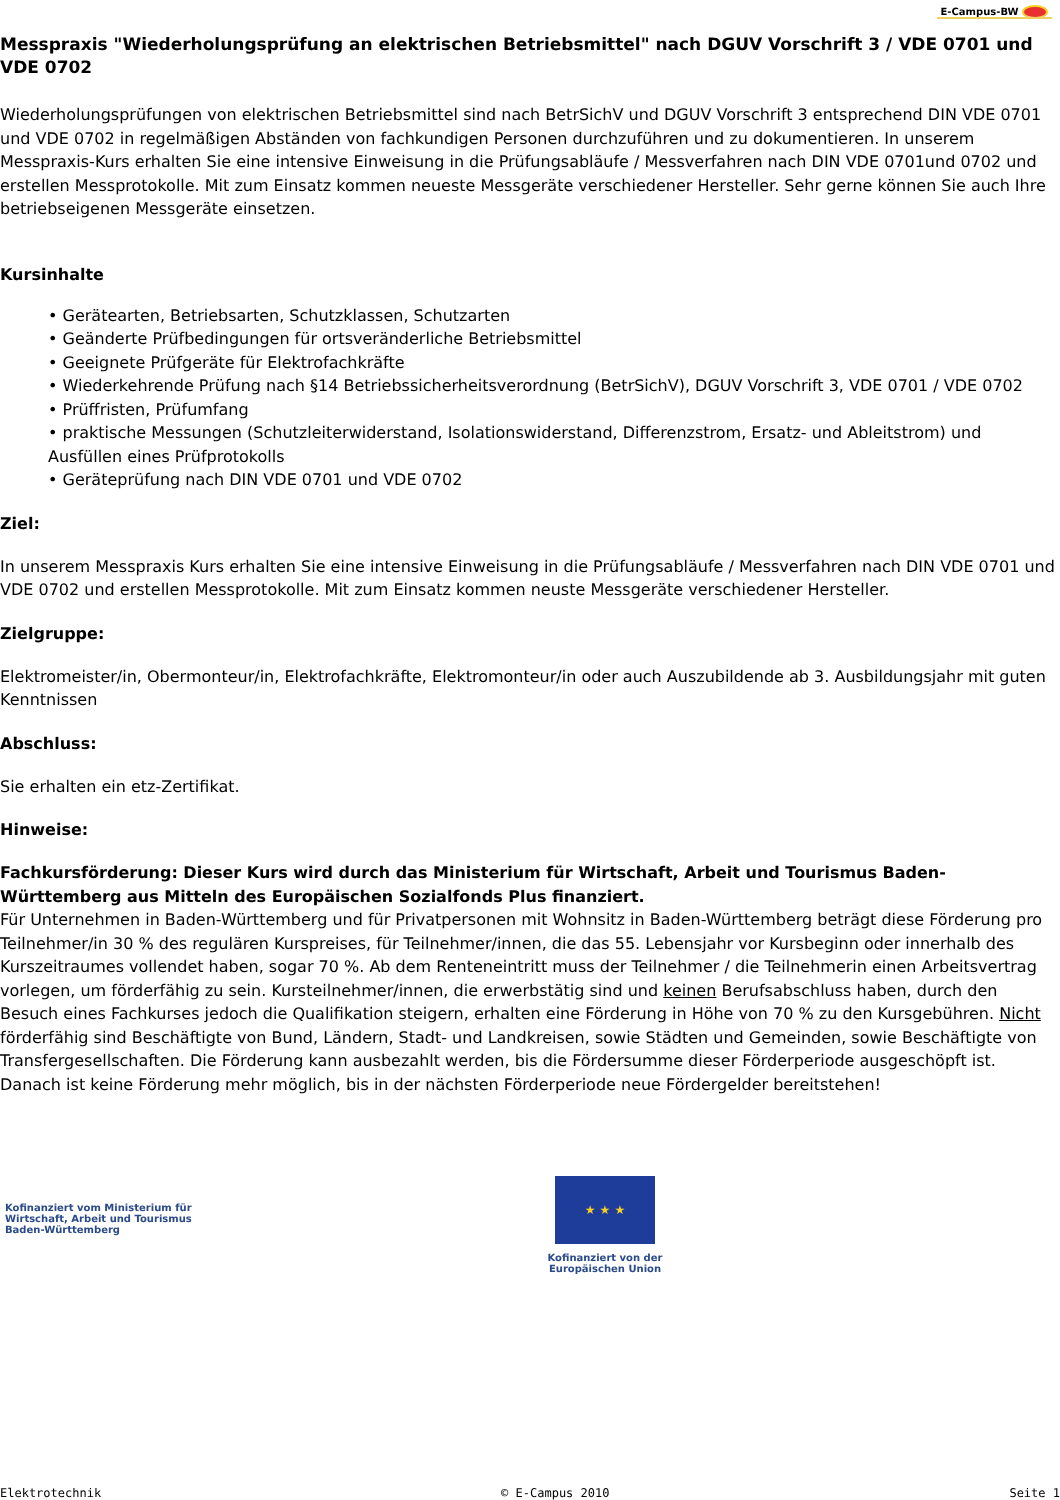E-Campus-BW
Messpraxis "Wiederholungsprüfung an elektrischen Betriebsmittel" nach DGUV Vorschrift 3 / VDE 0701 und VDE 0702
Wiederholungsprüfungen von elektrischen Betriebsmittel sind nach BetrSichV und DGUV Vorschrift 3 entsprechend DIN VDE 0701 und VDE 0702 in regelmäßigen Abständen von fachkundigen Personen durchzuführen und zu dokumentieren. In unserem Messpraxis-Kurs erhalten Sie eine intensive Einweisung in die Prüfungsabläufe / Messverfahren nach DIN VDE 0701und 0702 und erstellen Messprotokolle. Mit zum Einsatz kommen neueste Messgeräte verschiedener Hersteller. Sehr gerne können Sie auch Ihre betriebseigenen Messgeräte einsetzen.
Kursinhalte
• Gerätearten, Betriebsarten, Schutzklassen, Schutzarten
• Geänderte Prüfbedingungen für ortsveränderliche Betriebsmittel
• Geeignete Prüfgeräte für Elektrofachkräfte
• Wiederkehrende Prüfung nach §14 Betriebssicherheitsverordnung (BetrSichV), DGUV Vorschrift 3, VDE 0701 / VDE 0702
• Prüffristen, Prüfumfang
• praktische Messungen (Schutzleiterwiderstand, Isolationswiderstand, Differenzstrom, Ersatz- und Ableitstrom) und Ausfüllen eines Prüfprotokolls
• Geräteprüfung nach DIN VDE 0701 und VDE 0702
Ziel:
In unserem Messpraxis Kurs erhalten Sie eine intensive Einweisung in die Prüfungsabläufe / Messverfahren nach DIN VDE 0701 und VDE 0702 und erstellen Messprotokolle. Mit zum Einsatz kommen neuste Messgeräte verschiedener Hersteller.
Zielgruppe:
Elektromeister/in, Obermonteur/in, Elektrofachkräfte, Elektromonteur/in oder auch Auszubildende ab 3. Ausbildungsjahr mit guten Kenntnissen
Abschluss:
Sie erhalten ein etz-Zertifikat.
Hinweise:
Fachkursförderung: Dieser Kurs wird durch das Ministerium für Wirtschaft, Arbeit und Tourismus Baden-Württemberg aus Mitteln des Europäischen Sozialfonds Plus finanziert.
Für Unternehmen in Baden-Württemberg und für Privatpersonen mit Wohnsitz in Baden-Württemberg beträgt diese Förderung pro Teilnehmer/in 30 % des regulären Kurspreises, für Teilnehmer/innen, die das 55. Lebensjahr vor Kursbeginn oder innerhalb des Kurszeitraumes vollendet haben, sogar 70 %. Ab dem Renteneintritt muss der Teilnehmer / die Teilnehmerin einen Arbeitsvertrag vorlegen, um förderfähig zu sein. Kursteilnehmer/innen, die erwerbstätig sind und keinen Berufsabschluss haben, durch den Besuch eines Fachkurses jedoch die Qualifikation steigern, erhalten eine Förderung in Höhe von 70 % zu den Kursgebühren. Nicht förderfähig sind Beschäftigte von Bund, Ländern, Stadt- und Landkreisen, sowie Städten und Gemeinden, sowie Beschäftigte von Transfergesellschaften. Die Förderung kann ausbezahlt werden, bis die Fördersumme dieser Förderperiode ausgeschöpft ist. Danach ist keine Förderung mehr möglich, bis in der nächsten Förderperiode neue Fördergelder bereitstehen!
Kofinanziert vom Ministerium für
Wirtschaft, Arbeit und Tourismus
Baden-Württemberg
★ ★ ★
Kofinanziert von der
Europäischen Union
Elektrotechnik © E-Campus 2010 Seite 1